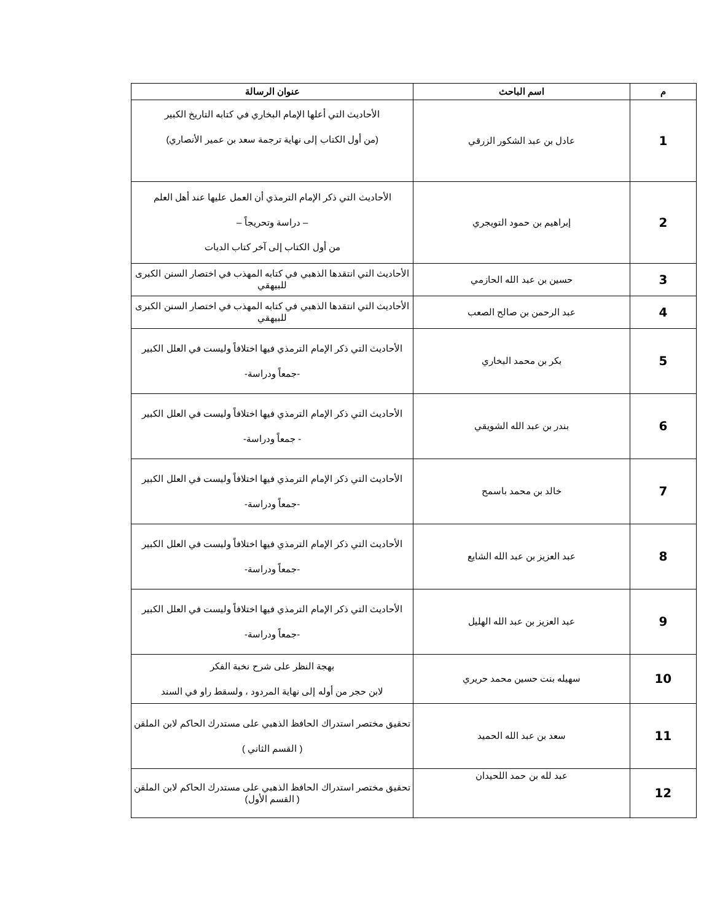| م | اسم الباحث | عنوان الرسالة |
| --- | --- | --- |
| 1 | عادل بن عبد الشكور الزرقي | الأحاديث التي أعلها الإمام البخاري في كتابه التاريخ الكبير (من أول الكتاب إلى نهاية ترجمة سعد بن عمير الأنصاري) |
| 2 | إبراهيم بن حمود التويجري | الأحاديث التي ذكر الإمام الترمذي أن العمل عليها عند أهل العلم – دراسة وتحريجاً – من أول الكتاب إلى آخر كتاب الديات |
| 3 | حسين بن عبد الله الحازمي | الأحاديث التي انتقدها الذهبي في كتابه المهذب في اختصار السنن الكبرى للبيهقي |
| 4 | عبد الرحمن بن صالح الصعب | الأحاديث التي انتقدها الذهبي في كتابه المهذب في اختصار السنن الكبرى للبيهقي |
| 5 | بكر بن محمد البخاري | الأحاديث التي ذكر الإمام الترمذي فيها اختلافاً وليست في العلل الكبير -جمعاً ودراسة- |
| 6 | بندر بن عبد الله الشويقي | الأحاديث التي ذكر الإمام الترمذي فيها اختلافاً وليست في العلل الكبير - جمعاً ودراسة- |
| 7 | خالد بن محمد باسمح | الأحاديث التي ذكر الإمام الترمذي فيها اختلافاً وليست في العلل الكبير -جمعاً ودراسة- |
| 8 | عبد العزيز بن عبد الله الشايع | الأحاديث التي ذكر الإمام الترمذي فيها اختلافاً وليست في العلل الكبير -جمعاً ودراسة- |
| 9 | عبد العزيز بن عبد الله الهليل | الأحاديث التي ذكر الإمام الترمذي فيها اختلافاً وليست في العلل الكبير -جمعاً ودراسة- |
| 10 | سهيله بنت حسين محمد حريري | بهجة النظر على شرح نخبة الفكر لابن حجر من أوله إلى نهاية المردود ، ولسقط راو في السند |
| 11 | سعد بن عبد الله الحميد | تحقيق مختصر استدراك الحافظ الذهبي على مستدرك الحاكم لابن الملقن ( القسم الثاني ) |
| 12 | عبد لله بن حمد اللحيدان | تحقيق مختصر استدراك الحافظ الذهبي على مستدرك الحاكم لابن الملقن ( القسم الأول) |